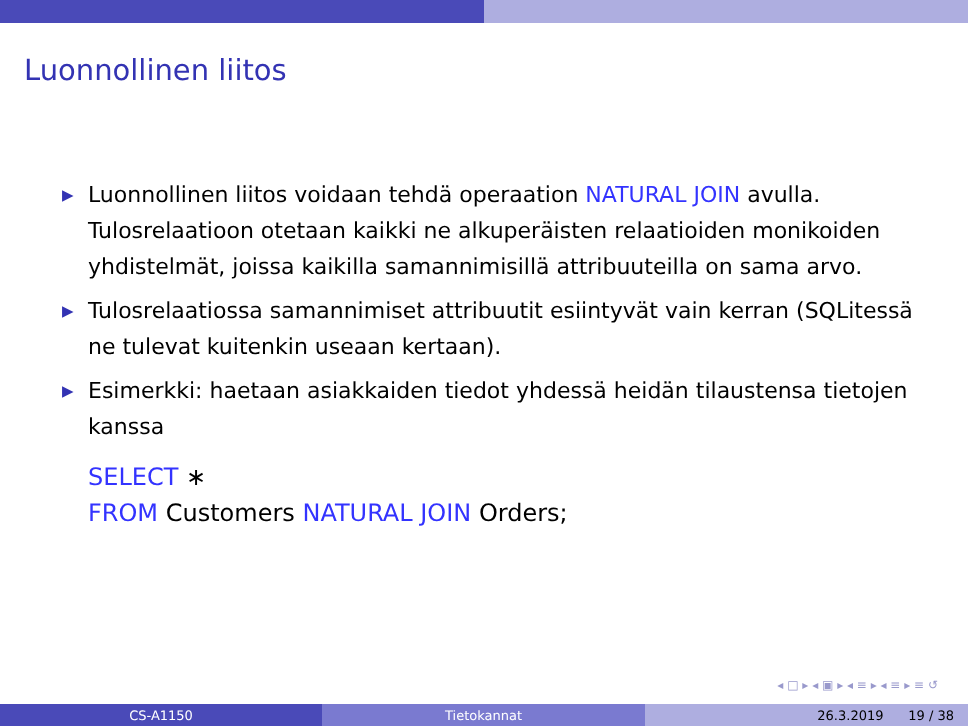Luonnollinen liitos
▶ Luonnollinen liitos voidaan tehdä operaation NATURAL JOIN avulla. Tulosrelaatioon otetaan kaikki ne alkuperäisten relaatioiden monikoiden yhdistelmät, joissa kaikilla samannimisillä attribuuteilla on sama arvo.
▶ Tulosrelaatiossa samannimiset attribuutit esiintyvät vain kerran (SQLitessä ne tulevat kuitenkin useaan kertaan).
▶ Esimerkki: haetaan asiakkaiden tiedot yhdessä heidän tilaustensa tietojen kanssa
SELECT ∗
FROM Customers NATURAL JOIN Orders;
◂ □ ▸ ◂ ▣ ▸ ◂ ≡ ▸ ◂ ≡ ▸ ≡ ↺
CS-A1150 Tietokannat 26.3.2019 19 / 38